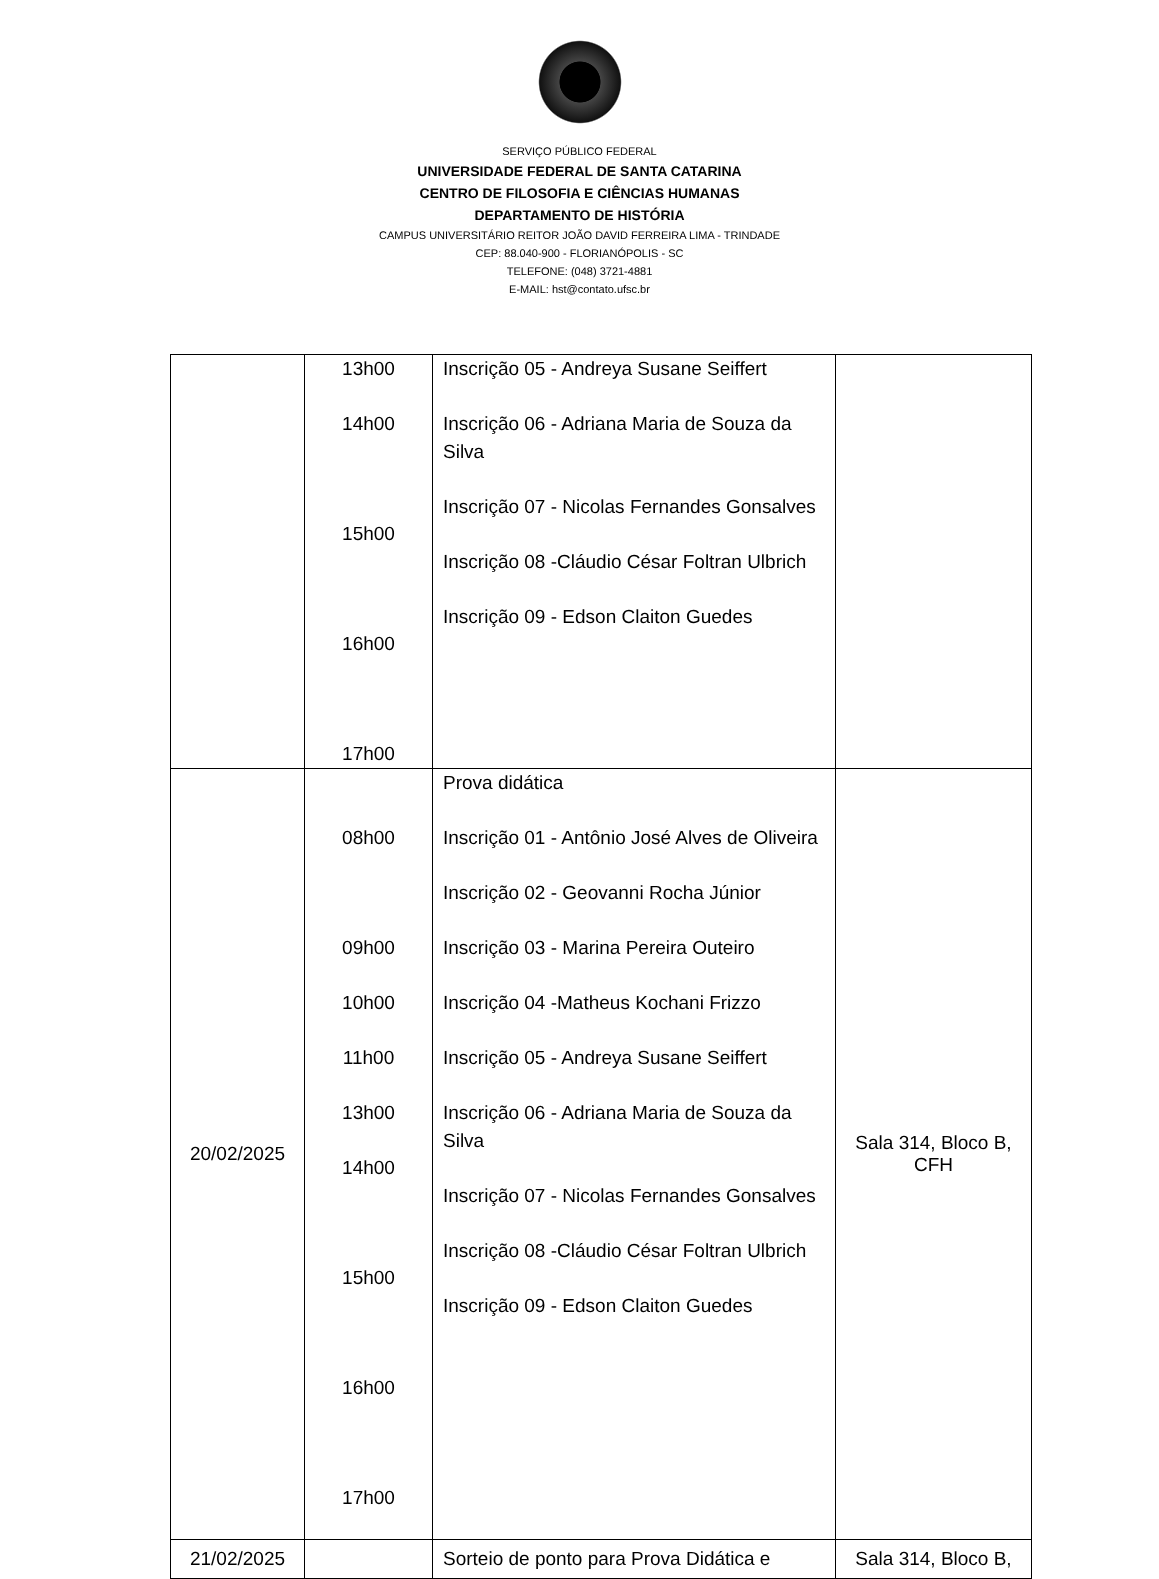SERVIÇO PÚBLICO FEDERAL
UNIVERSIDADE FEDERAL DE SANTA CATARINA
CENTRO DE FILOSOFIA E CIÊNCIAS HUMANAS
DEPARTAMENTO DE HISTÓRIA
CAMPUS UNIVERSITÁRIO REITOR JOÃO DAVID FERREIRA LIMA - TRINDADE
CEP: 88.040-900 - FLORIANÓPOLIS - SC
TELEFONE: (048) 3721-4881
E-MAIL: hst@contato.ufsc.br
| | 13h00 14h00 15h00 16h00 17h00 | Inscrição 05 - Andreya Susane Seiffert Inscrição 06 - Adriana Maria de Souza da Silva Inscrição 07 - Nicolas Fernandes Gonsalves Inscrição 08 -Cláudio César Foltran Ulbrich Inscrição 09 - Edson Claiton Guedes | |
| 20/02/2025 | 08h00 09h00 10h00 11h00 13h00 14h00 15h00 16h00 17h00 | Prova didática Inscrição 01 - Antônio José Alves de Oliveira Inscrição 02 - Geovanni Rocha Júnior Inscrição 03 - Marina Pereira Outeiro Inscrição 04 -Matheus Kochani Frizzo Inscrição 05 - Andreya Susane Seiffert Inscrição 06 - Adriana Maria de Souza da Silva Inscrição 07 - Nicolas Fernandes Gonsalves Inscrição 08 -Cláudio César Foltran Ulbrich Inscrição 09 - Edson Claiton Guedes | Sala 314, Bloco B, CFH |
| 21/02/2025 | | Sorteio de ponto para Prova Didática e | Sala 314, Bloco B, |